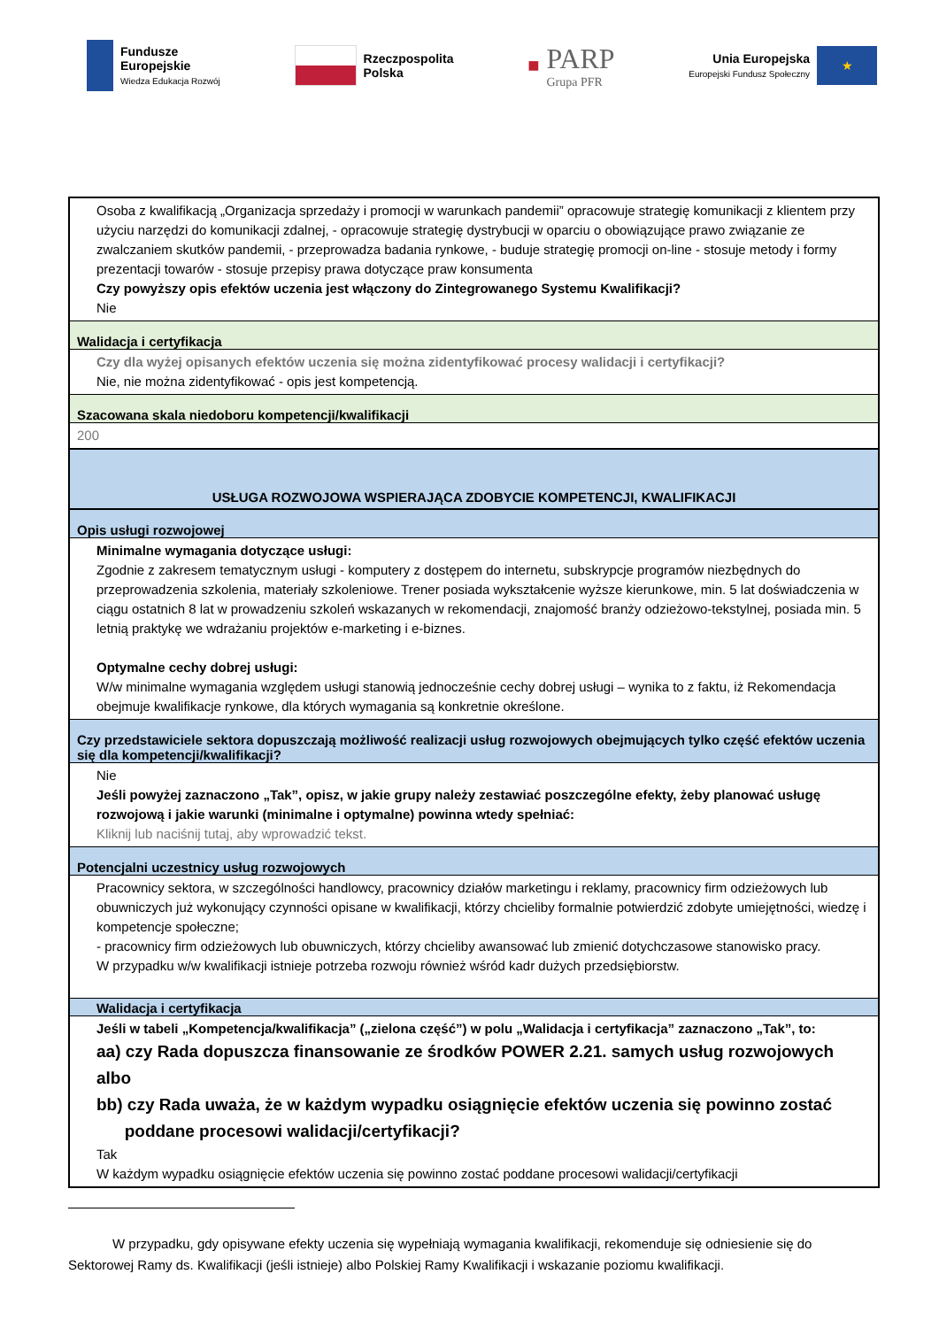Fundusze
Europejskie
Wiedza Edukacja Rozwój
Rzeczpospolita
Polska
■
PARP
Grupa PFR
Unia Europejska
Europejski Fundusz Społeczny
★
Osoba z kwalifikacją „Organizacja sprzedaży i promocji w warunkach pandemii” opracowuje strategię komunikacji z klientem przy użyciu narzędzi do komunikacji zdalnej, - opracowuje strategię dystrybucji w oparciu o obowiązujące prawo związanie ze zwalczaniem skutków pandemii, - przeprowadza badania rynkowe, - buduje strategię promocji on-line - stosuje metody i formy prezentacji towarów - stosuje przepisy prawa dotyczące praw konsumenta
Czy powyższy opis efektów uczenia jest włączony do Zintegrowanego Systemu Kwalifikacji?
Nie
Walidacja i certyfikacja
Czy dla wyżej opisanych efektów uczenia się można zidentyfikować procesy walidacji i certyfikacji?
Nie, nie można zidentyfikować - opis jest kompetencją.
Szacowana skala niedoboru kompetencji/kwalifikacji
200
USŁUGA ROZWOJOWA WSPIERAJĄCA ZDOBYCIE KOMPETENCJI, KWALIFIKACJI
Opis usługi rozwojowej
Minimalne wymagania dotyczące usługi:
Zgodnie z zakresem tematycznym usługi - komputery z dostępem do internetu, subskrypcje programów niezbędnych do przeprowadzenia szkolenia, materiały szkoleniowe. Trener posiada wykształcenie wyższe kierunkowe, min. 5 lat doświadczenia w ciągu ostatnich 8 lat w prowadzeniu szkoleń wskazanych w rekomendacji, znajomość branży odzieżowo-tekstylnej, posiada min. 5 letnią praktykę we wdrażaniu projektów e-marketing i e-biznes.
Optymalne cechy dobrej usługi:
W/w minimalne wymagania względem usługi stanowią jednocześnie cechy dobrej usługi – wynika to z faktu, iż Rekomendacja obejmuje kwalifikacje rynkowe, dla których wymagania są konkretnie określone.
Czy przedstawiciele sektora dopuszczają możliwość realizacji usług rozwojowych obejmujących tylko część efektów uczenia się dla kompetencji/kwalifikacji?
Nie
Jeśli powyżej zaznaczono „Tak”, opisz, w jakie grupy należy zestawiać poszczególne efekty, żeby planować usługę rozwojową i jakie warunki (minimalne i optymalne) powinna wtedy spełniać:
Kliknij lub naciśnij tutaj, aby wprowadzić tekst.
Potencjalni uczestnicy usług rozwojowych
Pracownicy sektora, w szczególności handlowcy, pracownicy działów marketingu i reklamy, pracownicy firm odzieżowych lub obuwniczych już wykonujący czynności opisane w kwalifikacji, którzy chcieliby formalnie potwierdzić zdobyte umiejętności, wiedzę i kompetencje społeczne;
- pracownicy firm odzieżowych lub obuwniczych, którzy chcieliby awansować lub zmienić dotychczasowe stanowisko pracy.
W przypadku w/w kwalifikacji istnieje potrzeba rozwoju również wśród kadr dużych przedsiębiorstw.
Walidacja i certyfikacja
Jeśli w tabeli „Kompetencja/kwalifikacja” („zielona część”) w polu „Walidacja i certyfikacja” zaznaczono „Tak”, to:
aa) czy Rada dopuszcza finansowanie ze środków POWER 2.21. samych usług rozwojowych albo
bb) czy Rada uważa, że w każdym wypadku osiągnięcie efektów uczenia się powinno zostać
poddane procesowi walidacji/certyfikacji?
Tak
W każdym wypadku osiągnięcie efektów uczenia się powinno zostać poddane procesowi walidacji/certyfikacji
W przypadku, gdy opisywane efekty uczenia się wypełniają wymagania kwalifikacji, rekomenduje się odniesienie się do Sektorowej Ramy ds. Kwalifikacji (jeśli istnieje) albo Polskiej Ramy Kwalifikacji i wskazanie poziomu kwalifikacji.